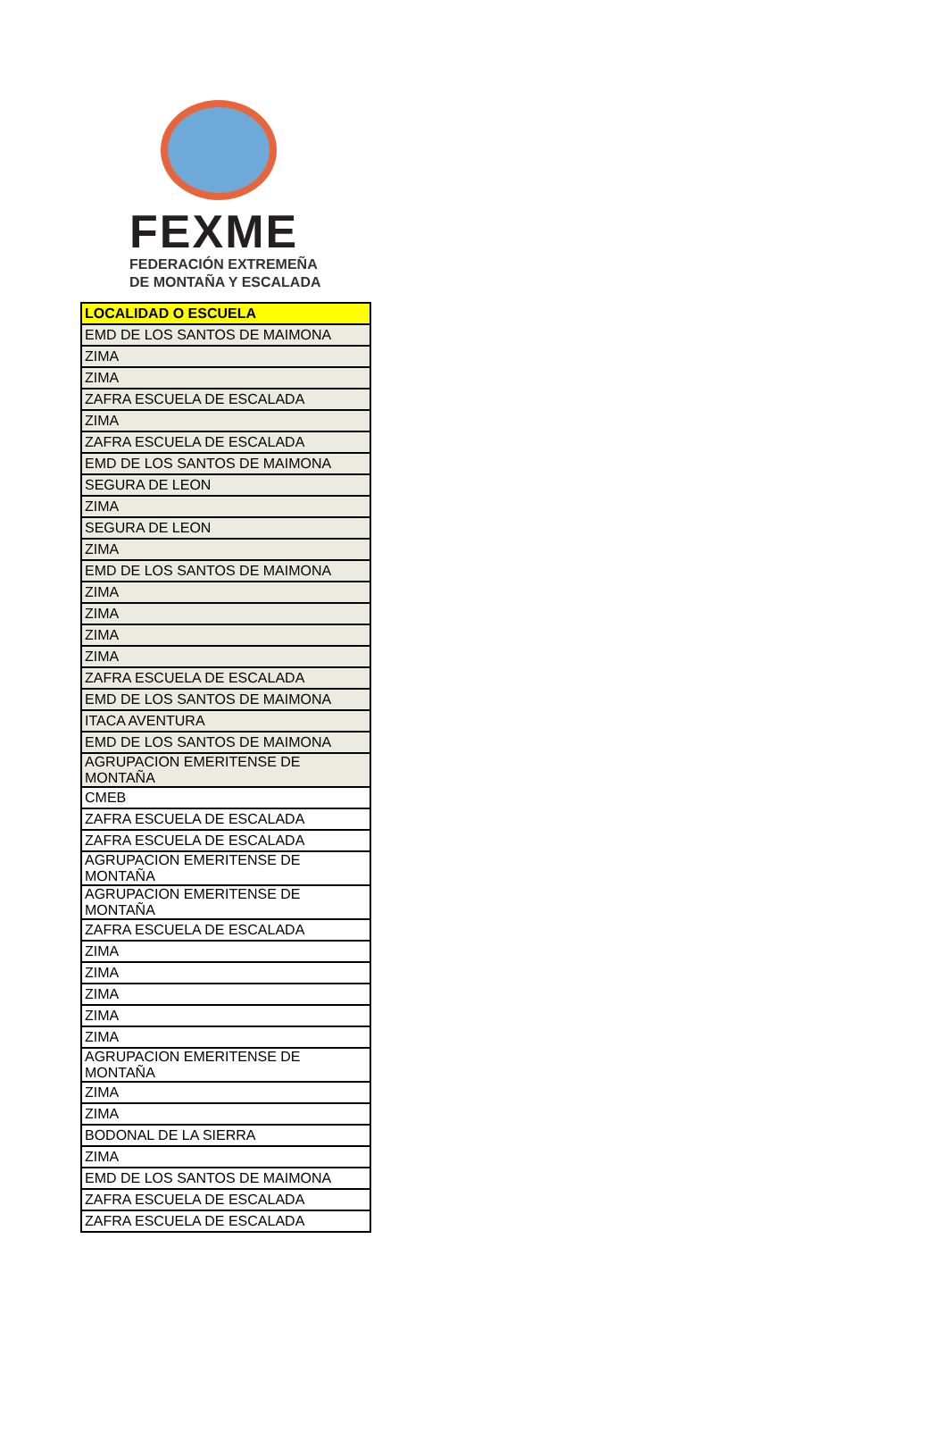FEXME
FEDERACIÓN EXTREMEÑA
DE MONTAÑA Y ESCALADA
| LOCALIDAD O ESCUELA |
| --- |
| EMD DE LOS SANTOS DE MAIMONA |
| ZIMA |
| ZIMA |
| ZAFRA ESCUELA DE ESCALADA |
| ZIMA |
| ZAFRA ESCUELA DE ESCALADA |
| EMD DE LOS SANTOS DE MAIMONA |
| SEGURA DE LEON |
| ZIMA |
| SEGURA DE LEON |
| ZIMA |
| EMD DE LOS SANTOS DE MAIMONA |
| ZIMA |
| ZIMA |
| ZIMA |
| ZIMA |
| ZAFRA ESCUELA DE ESCALADA |
| EMD DE LOS SANTOS DE MAIMONA |
| ITACA AVENTURA |
| EMD DE LOS SANTOS DE MAIMONA |
| AGRUPACION EMERITENSE DE MONTAÑA |
| CMEB |
| ZAFRA ESCUELA DE ESCALADA |
| ZAFRA ESCUELA DE ESCALADA |
| AGRUPACION EMERITENSE DE MONTAÑA |
| AGRUPACION EMERITENSE DE MONTAÑA |
| ZAFRA ESCUELA DE ESCALADA |
| ZIMA |
| ZIMA |
| ZIMA |
| ZIMA |
| ZIMA |
| AGRUPACION EMERITENSE DE MONTAÑA |
| ZIMA |
| ZIMA |
| BODONAL DE LA SIERRA |
| ZIMA |
| EMD DE LOS SANTOS DE MAIMONA |
| ZAFRA ESCUELA DE ESCALADA |
| ZAFRA ESCUELA DE ESCALADA |